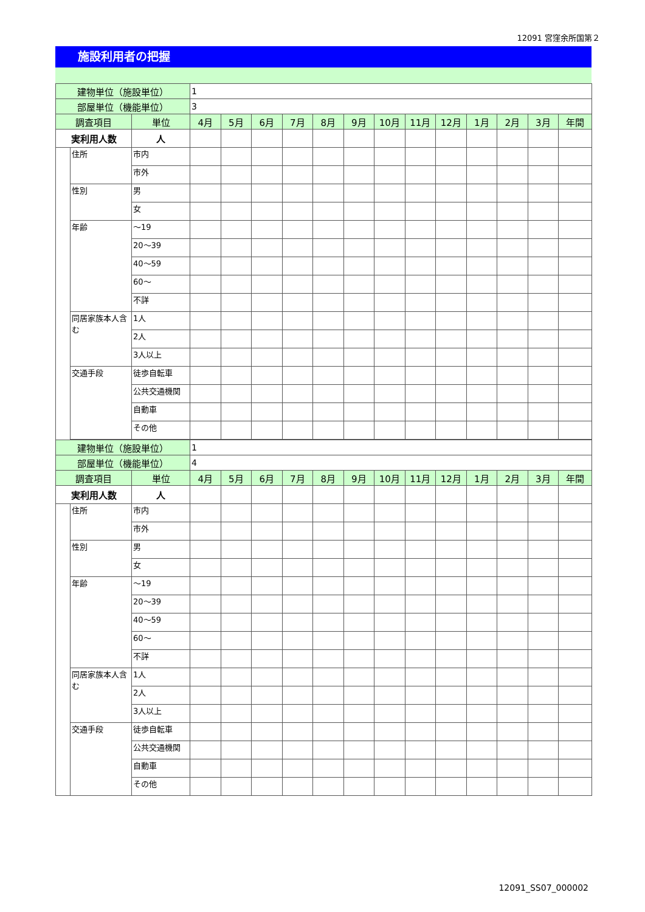12091 宮窪余所国第２
施設利用者の把握
| 建物単位（施設単位） | | | 1 | | | | | | | | | | | | |
| 部屋単位（機能単位） | | | 3 | | | | | | | | | | | | |
| 調査項目 | | 単位 | 4月 | 5月 | 6月 | 7月 | 8月 | 9月 | 10月 | 11月 | 12月 | 1月 | 2月 | 3月 | 年間 |
| 実利用人数 | | 人 | | | | | | | | | | | | | |
| | 住所 | 市内 | | | | | | | | | | | | | |
| | | 市外 | | | | | | | | | | | | | |
| | 性別 | 男 | | | | | | | | | | | | | |
| | | 女 | | | | | | | | | | | | | |
| | 年齢 | ～19 | | | | | | | | | | | | | |
| | | 20～39 | | | | | | | | | | | | | |
| | | 40～59 | | | | | | | | | | | | | |
| | | 60～ | | | | | | | | | | | | | |
| | | 不詳 | | | | | | | | | | | | | |
| | 同居家族本人含む | 1人 | | | | | | | | | | | | | |
| | | 2人 | | | | | | | | | | | | | |
| | | 3人以上 | | | | | | | | | | | | | |
| | 交通手段 | 徒歩自転車 | | | | | | | | | | | | | |
| | | 公共交通機関 | | | | | | | | | | | | | |
| | | 自動車 | | | | | | | | | | | | | |
| | | その他 | | | | | | | | | | | | | |
| 建物単位（施設単位） | | | 1 | | | | | | | | | | | | |
| 部屋単位（機能単位） | | | 4 | | | | | | | | | | | | |
| 調査項目 | | 単位 | 4月 | 5月 | 6月 | 7月 | 8月 | 9月 | 10月 | 11月 | 12月 | 1月 | 2月 | 3月 | 年間 |
| 実利用人数 | | 人 | | | | | | | | | | | | | |
| | 住所 | 市内 | | | | | | | | | | | | | |
| | | 市外 | | | | | | | | | | | | | |
| | 性別 | 男 | | | | | | | | | | | | | |
| | | 女 | | | | | | | | | | | | | |
| | 年齢 | ～19 | | | | | | | | | | | | | |
| | | 20～39 | | | | | | | | | | | | | |
| | | 40～59 | | | | | | | | | | | | | |
| | | 60～ | | | | | | | | | | | | | |
| | | 不詳 | | | | | | | | | | | | | |
| | 同居家族本人含む | 1人 | | | | | | | | | | | | | |
| | | 2人 | | | | | | | | | | | | | |
| | | 3人以上 | | | | | | | | | | | | | |
| | 交通手段 | 徒歩自転車 | | | | | | | | | | | | | |
| | | 公共交通機関 | | | | | | | | | | | | | |
| | | 自動車 | | | | | | | | | | | | | |
| | | その他 | | | | | | | | | | | | | |
12091_SS07_000002